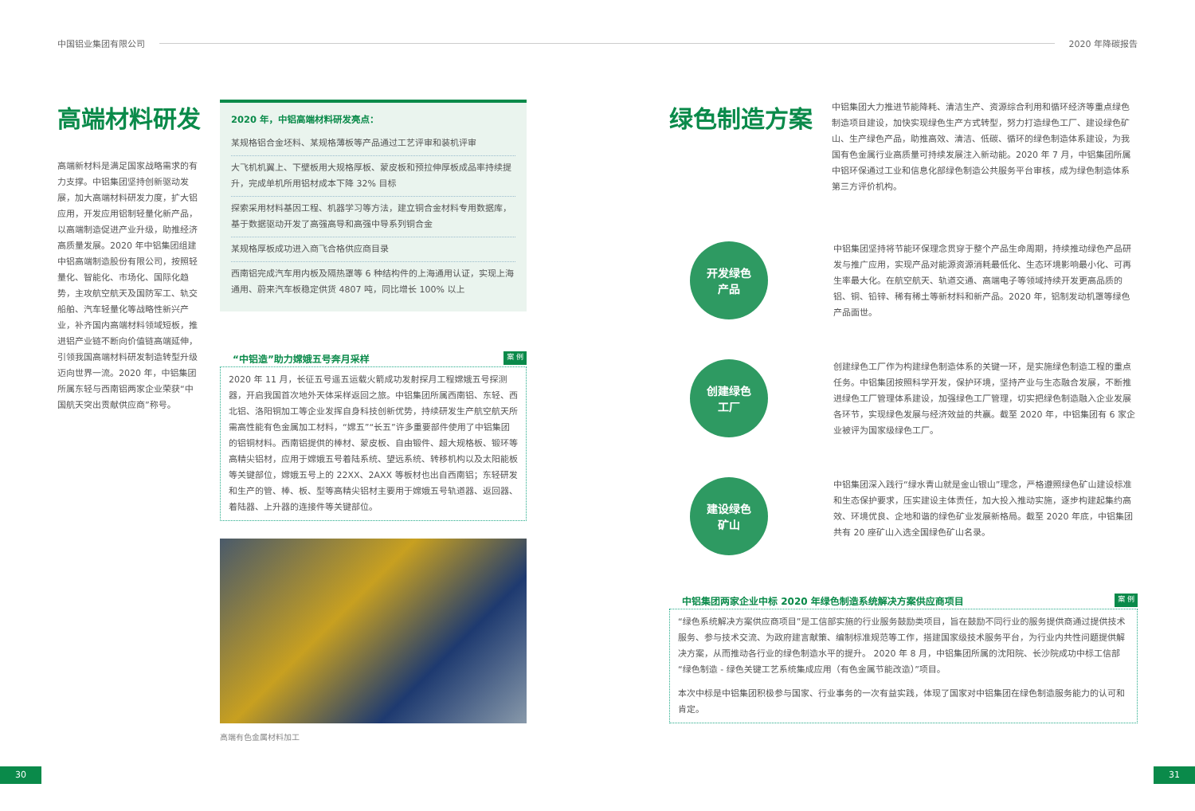中国铝业集团有限公司 2020 年降碳报告
高端材料研发
高端新材料是满足国家战略需求的有力支撑。中铝集团坚持创新驱动发展，加大高端材料研发力度，扩大铝应用，开发应用铝制轻量化新产品，以高端制造促进产业升级，助推经济高质量发展。2020 年中铝集团组建中铝高端制造股份有限公司，按照轻量化、智能化、市场化、国际化趋势，主攻航空航天及国防军工、轨交船舶、汽车轻量化等战略性新兴产业，补齐国内高端材料领域短板，推进铝产业链不断向价值链高端延伸，引领我国高端材料研发制造转型升级迈向世界一流。2020 年，中铝集团所属东轻与西南铝两家企业荣获“中国航天突出贡献供应商”称号。
2020 年，中铝高端材料研发亮点：
某规格铝合金坯料、某规格薄板等产品通过工艺评审和装机评审
大飞机机翼上、下壁板用大规格厚板、蒙皮板和预拉伸厚板成品率持续提升，完成单机所用铝材成本下降 32% 目标
探索采用材料基因工程、机器学习等方法，建立铜合金材料专用数据库，基于数据驱动开发了高强高导和高强中导系列铜合金
某规格厚板成功进入商飞合格供应商目录
西南铝完成汽车用内板及隔热罩等 6 种结构件的上海通用认证，实现上海通用、蔚来汽车板稳定供货 4807 吨，同比增长 100% 以上
“中铝造”助力嫦娥五号奔月采样 案 例
2020 年 11 月，长征五号遥五运载火箭成功发射探月工程嫦娥五号探测器，开启我国首次地外天体采样返回之旅。中铝集团所属西南铝、东轻、西北铝、洛阳铜加工等企业发挥自身科技创新优势，持续研发生产航空航天所需高性能有色金属加工材料，“嫦五”“长五”许多重要部件使用了中铝集团的铝铜材料。西南铝提供的棒材、蒙皮板、自由锻件、超大规格板、锻环等高精尖铝材，应用于嫦娥五号着陆系统、望远系统、转移机构以及太阳能板等关键部位，嫦娥五号上的 22XX、2AXX 等板材也出自西南铝；东轻研发和生产的管、棒、板、型等高精尖铝材主要用于嫦娥五号轨道器、返回器、着陆器、上升器的连接件等关键部位。
高端有色金属材料加工
绿色制造方案
中铝集团大力推进节能降耗、清洁生产、资源综合利用和循环经济等重点绿色制造项目建设，加快实现绿色生产方式转型，努力打造绿色工厂、建设绿色矿山、生产绿色产品，助推高效、清洁、低碳、循环的绿色制造体系建设，为我国有色金属行业高质量可持续发展注入新动能。2020 年 7 月，中铝集团所属中铝环保通过工业和信息化部绿色制造公共服务平台审核，成为绿色制造体系第三方评价机构。
开发绿色
产品
中铝集团坚持将节能环保理念贯穿于整个产品生命周期，持续推动绿色产品研发与推广应用，实现产品对能源资源消耗最低化、生态环境影响最小化、可再生率最大化。在航空航天、轨道交通、高端电子等领域持续开发更高品质的铝、铜、铅锌、稀有稀土等新材料和新产品。2020 年，铝制发动机罩等绿色产品面世。
创建绿色
工厂
创建绿色工厂作为构建绿色制造体系的关键一环，是实施绿色制造工程的重点任务。中铝集团按照科学开发，保护环境，坚持产业与生态融合发展，不断推进绿色工厂管理体系建设，加强绿色工厂管理，切实把绿色制造融入企业发展各环节，实现绿色发展与经济效益的共赢。截至 2020 年，中铝集团有 6 家企业被评为国家级绿色工厂。
建设绿色
矿山
中铝集团深入践行“绿水青山就是金山银山”理念，严格遵照绿色矿山建设标准和生态保护要求，压实建设主体责任，加大投入推动实施，逐步构建起集约高效、环境优良、企地和谐的绿色矿业发展新格局。截至 2020 年底，中铝集团共有 20 座矿山入选全国绿色矿山名录。
中铝集团两家企业中标 2020 年绿色制造系统解决方案供应商项目 案 例
“绿色系统解决方案供应商项目”是工信部实施的行业服务鼓励类项目，旨在鼓励不同行业的服务提供商通过提供技术服务、参与技术交流、为政府建言献策、编制标准规范等工作，搭建国家级技术服务平台，为行业内共性问题提供解决方案，从而推动各行业的绿色制造水平的提升。 2020 年 8 月，中铝集团所属的沈阳院、长沙院成功中标工信部“绿色制造 - 绿色关键工艺系统集成应用（有色金属节能改造）”项目。
本次中标是中铝集团积极参与国家、行业事务的一次有益实践，体现了国家对中铝集团在绿色制造服务能力的认可和肯定。
30 31